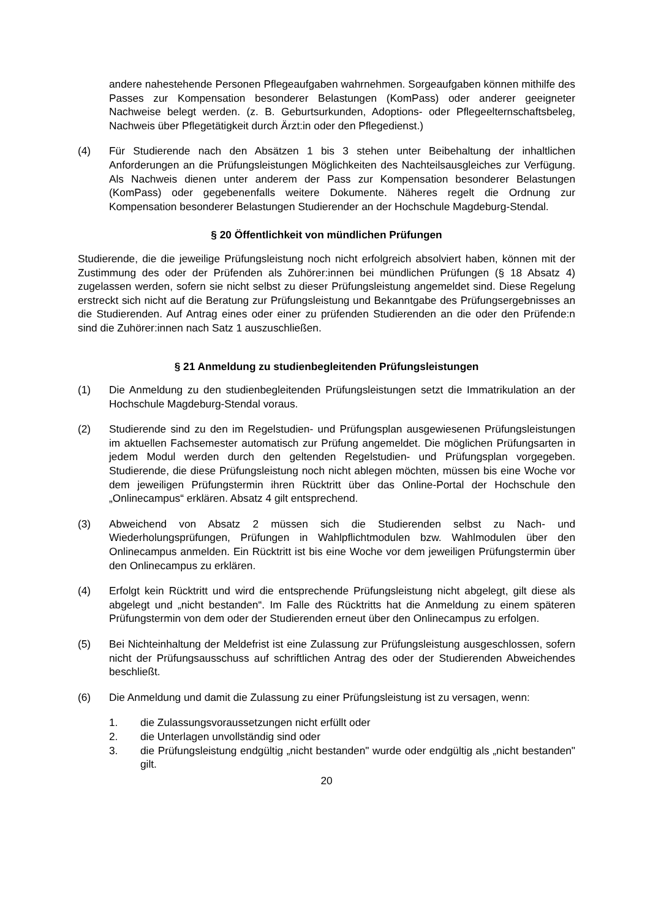andere nahestehende Personen Pflegeaufgaben wahrnehmen. Sorgeaufgaben können mithilfe des Passes zur Kompensation besonderer Belastungen (KomPass) oder anderer geeigneter Nachweise belegt werden. (z. B. Geburtsurkunden, Adoptions- oder Pflegeelternschaftsbeleg, Nachweis über Pflegetätigkeit durch Ärzt:in oder den Pflegedienst.)
(4) Für Studierende nach den Absätzen 1 bis 3 stehen unter Beibehaltung der inhaltlichen Anforderungen an die Prüfungsleistungen Möglichkeiten des Nachteilsausgleiches zur Verfügung. Als Nachweis dienen unter anderem der Pass zur Kompensation besonderer Belastungen (KomPass) oder gegebenenfalls weitere Dokumente. Näheres regelt die Ordnung zur Kompensation besonderer Belastungen Studierender an der Hochschule Magdeburg-Stendal.
§ 20 Öffentlichkeit von mündlichen Prüfungen
Studierende, die die jeweilige Prüfungsleistung noch nicht erfolgreich absolviert haben, können mit der Zustimmung des oder der Prüfenden als Zuhörer:innen bei mündlichen Prüfungen (§ 18 Absatz 4) zugelassen werden, sofern sie nicht selbst zu dieser Prüfungsleistung angemeldet sind. Diese Regelung erstreckt sich nicht auf die Beratung zur Prüfungsleistung und Bekanntgabe des Prüfungsergebnisses an die Studierenden. Auf Antrag eines oder einer zu prüfenden Studierenden an die oder den Prüfende:n sind die Zuhörer:innen nach Satz 1 auszuschließen.
§ 21 Anmeldung zu studienbegleitenden Prüfungsleistungen
(1) Die Anmeldung zu den studienbegleitenden Prüfungsleistungen setzt die Immatrikulation an der Hochschule Magdeburg-Stendal voraus.
(2) Studierende sind zu den im Regelstudien- und Prüfungsplan ausgewiesenen Prüfungsleistungen im aktuellen Fachsemester automatisch zur Prüfung angemeldet. Die möglichen Prüfungsarten in jedem Modul werden durch den geltenden Regelstudien- und Prüfungsplan vorgegeben. Studierende, die diese Prüfungsleistung noch nicht ablegen möchten, müssen bis eine Woche vor dem jeweiligen Prüfungstermin ihren Rücktritt über das Online-Portal der Hochschule den „Onlinecampus“ erklären. Absatz 4 gilt entsprechend.
(3) Abweichend von Absatz 2 müssen sich die Studierenden selbst zu Nach- und Wiederholungsprüfungen, Prüfungen in Wahlpflichtmodulen bzw. Wahlmodulen über den Onlinecampus anmelden. Ein Rücktritt ist bis eine Woche vor dem jeweiligen Prüfungstermin über den Onlinecampus zu erklären.
(4) Erfolgt kein Rücktritt und wird die entsprechende Prüfungsleistung nicht abgelegt, gilt diese als abgelegt und „nicht bestanden“. Im Falle des Rücktritts hat die Anmeldung zu einem späteren Prüfungstermin von dem oder der Studierenden erneut über den Onlinecampus zu erfolgen.
(5) Bei Nichteinhaltung der Meldefrist ist eine Zulassung zur Prüfungsleistung ausgeschlossen, sofern nicht der Prüfungsausschuss auf schriftlichen Antrag des oder der Studierenden Abweichendes beschließt.
(6) Die Anmeldung und damit die Zulassung zu einer Prüfungsleistung ist zu versagen, wenn:
1. die Zulassungsvoraussetzungen nicht erfüllt oder
2. die Unterlagen unvollständig sind oder
3. die Prüfungsleistung endgültig „nicht bestanden" wurde oder endgültig als „nicht bestanden" gilt.
20